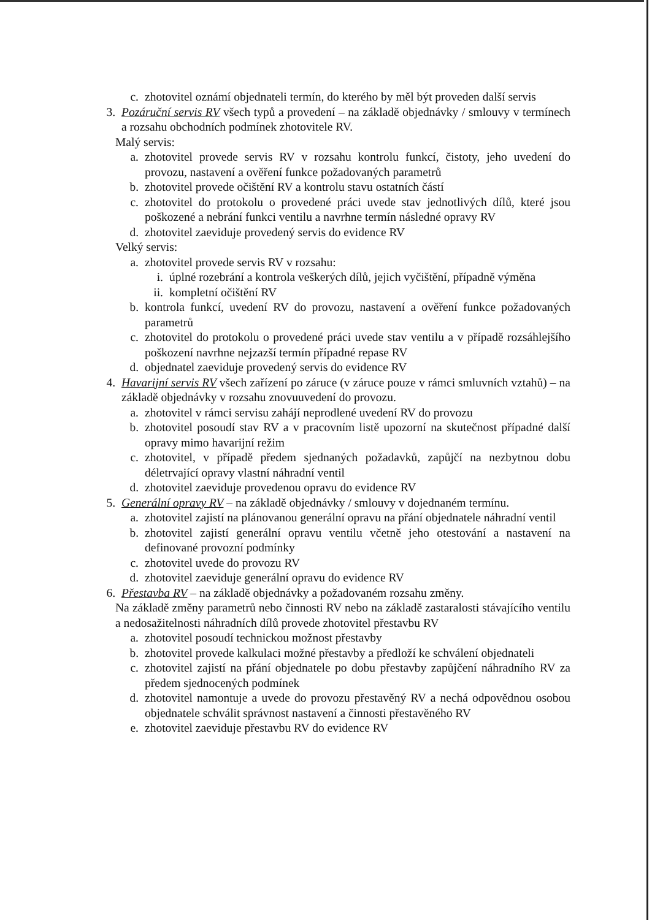c. zhotovitel oznámí objednateli termín, do kterého by měl být proveden další servis
3. Pozáruční servis RV všech typů a provedení – na základě objednávky / smlouvy v termínech a rozsahu obchodních podmínek zhotovitele RV.
Malý servis:
a. zhotovitel provede servis RV v rozsahu kontrolu funkcí, čistoty, jeho uvedení do provozu, nastavení a ověření funkce požadovaných parametrů
b. zhotovitel provede očištění RV a kontrolu stavu ostatních částí
c. zhotovitel do protokolu o provedené práci uvede stav jednotlivých dílů, které jsou poškozené a nebrání funkci ventilu a navrhne termín následné opravy RV
d. zhotovitel zaeviduje provedený servis do evidence RV
Velký servis:
a. zhotovitel provede servis RV v rozsahu:
i. úplné rozebrání a kontrola veškerých dílů, jejich vyčištění, případně výměna
ii. kompletní očištění RV
b. kontrola funkcí, uvedení RV do provozu, nastavení a ověření funkce požadovaných parametrů
c. zhotovitel do protokolu o provedené práci uvede stav ventilu a v případě rozsáhlejšího poškození navrhne nejzazší termín případné repase RV
d. objednatel zaeviduje provedený servis do evidence RV
4. Havarijní servis RV všech zařízení po záruce (v záruce pouze v rámci smluvních vztahů) – na základě objednávky v rozsahu znovuuvedení do provozu.
a. zhotovitel v rámci servisu zahájí neprodlené uvedení RV do provozu
b. zhotovitel posoudí stav RV a v pracovním listě upozorní na skutečnost případné další opravy mimo havarijní režim
c. zhotovitel, v případě předem sjednaných požadavků, zapůjčí na nezbytnou dobu déletrvající opravy vlastní náhradní ventil
d. zhotovitel zaeviduje provedenou opravu do evidence RV
5. Generální opravy RV – na základě objednávky / smlouvy v dojednaném termínu.
a. zhotovitel zajistí na plánovanou generální opravu na přání objednatele náhradní ventil
b. zhotovitel zajistí generální opravu ventilu včetně jeho otestování a nastavení na definované provozní podmínky
c. zhotovitel uvede do provozu RV
d. zhotovitel zaeviduje generální opravu do evidence RV
6. Přestavba RV – na základě objednávky a požadovaném rozsahu změny.
Na základě změny parametrů nebo činnosti RV nebo na základě zastaralosti stávajícího ventilu a nedosažitelnosti náhradních dílů provede zhotovitel přestavbu RV
a. zhotovitel posoudí technickou možnost přestavby
b. zhotovitel provede kalkulaci možné přestavby a předloží ke schválení objednateli
c. zhotovitel zajistí na přání objednatele po dobu přestavby zapůjčení náhradního RV za předem sjednocených podmínek
d. zhotovitel namontuje a uvede do provozu přestavěný RV a nechá odpovědnou osobou objednatele schválit správnost nastavení a činnosti přestavěného RV
e. zhotovitel zaeviduje přestavbu RV do evidence RV